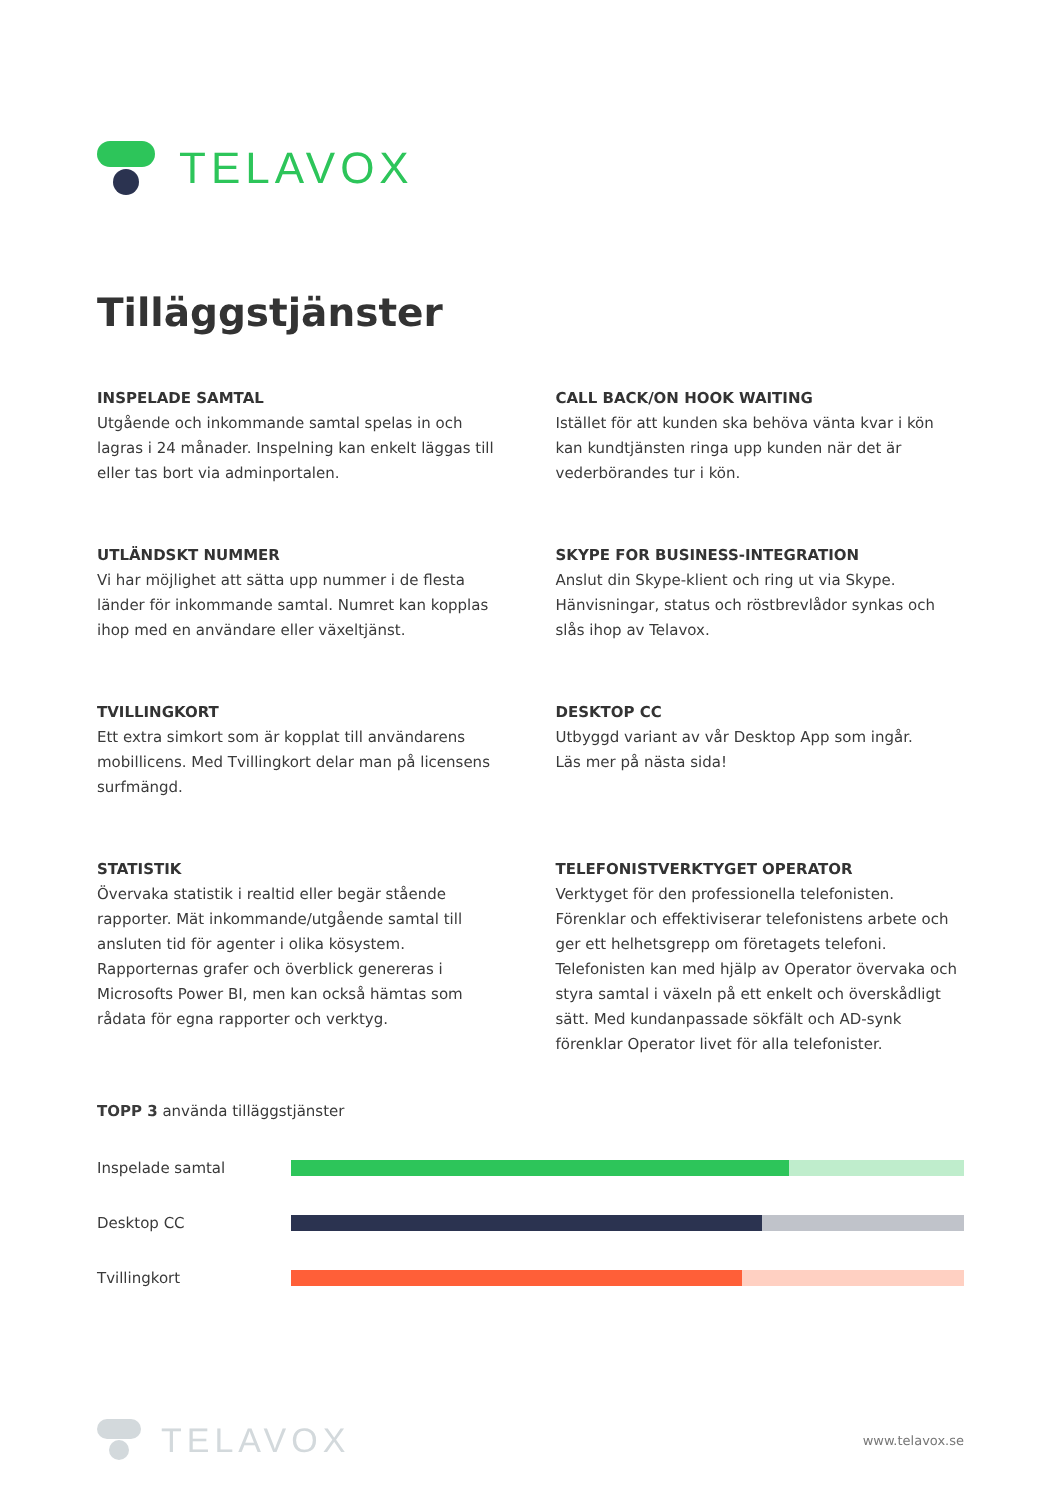TELAVOX
Tilläggstjänster
INSPELADE SAMTAL
Utgående och inkommande samtal spelas in och lagras i 24 månader. Inspelning kan enkelt läggas till eller tas bort via adminportalen.
CALL BACK/ON HOOK WAITING
Istället för att kunden ska behöva vänta kvar i kön kan kundtjänsten ringa upp kunden när det är vederbörandes tur i kön.
UTLÄNDSKT NUMMER
Vi har möjlighet att sätta upp nummer i de flesta länder för inkommande samtal. Numret kan kopplas ihop med en användare eller växeltjänst.
SKYPE FOR BUSINESS-INTEGRATION
Anslut din Skype-klient och ring ut via Skype. Hänvisningar, status och röstbrevlådor synkas och slås ihop av Telavox.
TVILLINGKORT
Ett extra simkort som är kopplat till användarens mobillicens. Med Tvillingkort delar man på licensens surfmängd.
DESKTOP CC
Utbyggd variant av vår Desktop App som ingår.
Läs mer på nästa sida!
STATISTIK
Övervaka statistik i realtid eller begär stående rapporter. Mät inkommande/utgående samtal till ansluten tid för agenter i olika kösystem. Rapporternas grafer och överblick genereras i Microsofts Power BI, men kan också hämtas som rådata för egna rapporter och verktyg.
TELEFONISTVERKTYGET OPERATOR
Verktyget för den professionella telefonisten. Förenklar och effektiviserar telefonistens arbete och ger ett helhetsgrepp om företagets telefoni. Telefonisten kan med hjälp av Operator övervaka och styra samtal i växeln på ett enkelt och överskådligt sätt. Med kundanpassade sökfält och AD-synk förenklar Operator livet för alla telefonister.
TOPP 3 använda tilläggstjänster
Inspelade samtal
Desktop CC
Tvillingkort
TELAVOX
www.telavox.se